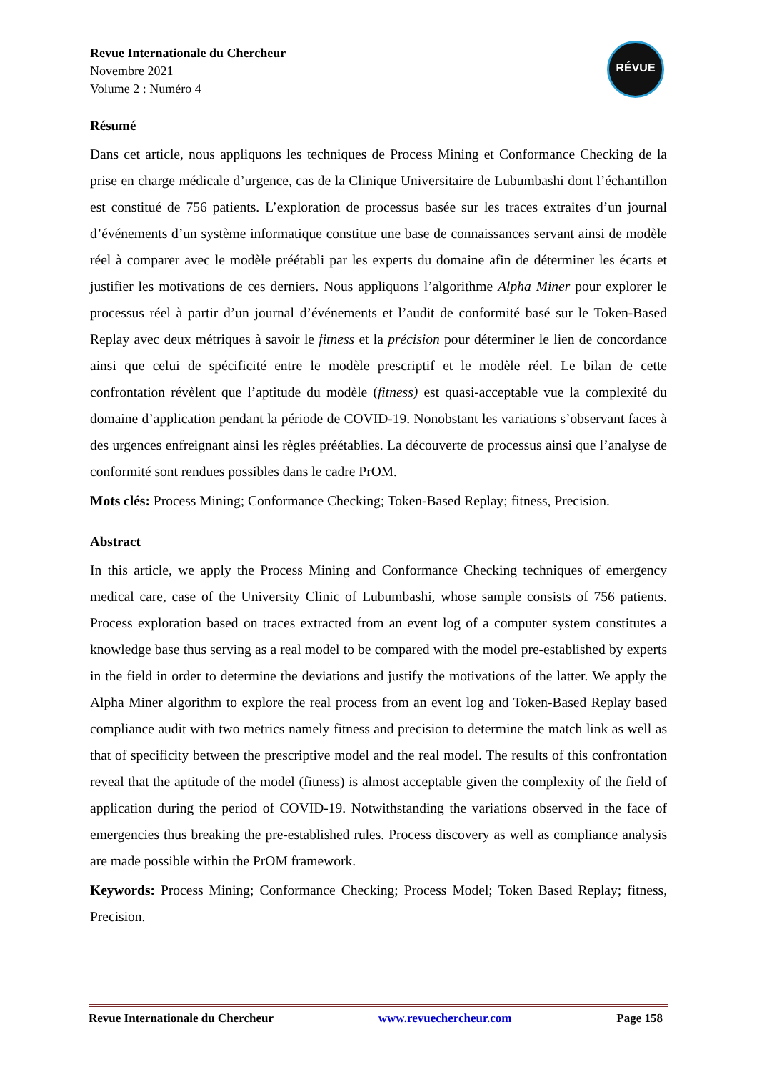RÉVUE
Revue Internationale du Chercheur
Novembre 2021
Volume 2 : Numéro 4
Résumé
Dans cet article, nous appliquons les techniques de Process Mining et Conformance Checking de la prise en charge médicale d’urgence, cas de la Clinique Universitaire de Lubumbashi dont l’échantillon est constitué de 756 patients. L’exploration de processus basée sur les traces extraites d’un journal d’événements d’un système informatique constitue une base de connaissances servant ainsi de modèle réel à comparer avec le modèle préétabli par les experts du domaine afin de déterminer les écarts et justifier les motivations de ces derniers. Nous appliquons l’algorithme Alpha Miner pour explorer le processus réel à partir d’un journal d’événements et l’audit de conformité basé sur le Token-Based Replay avec deux métriques à savoir le fitness et la précision pour déterminer le lien de concordance ainsi que celui de spécificité entre le modèle prescriptif et le modèle réel. Le bilan de cette confrontation révèlent que l’aptitude du modèle (fitness) est quasi-acceptable vue la complexité du domaine d’application pendant la période de COVID-19. Nonobstant les variations s’observant faces à des urgences enfreignant ainsi les règles préétablies. La découverte de processus ainsi que l’analyse de conformité sont rendues possibles dans le cadre PrOM.
Mots clés: Process Mining; Conformance Checking; Token-Based Replay; fitness, Precision.
Abstract
In this article, we apply the Process Mining and Conformance Checking techniques of emergency medical care, case of the University Clinic of Lubumbashi, whose sample consists of 756 patients. Process exploration based on traces extracted from an event log of a computer system constitutes a knowledge base thus serving as a real model to be compared with the model pre-established by experts in the field in order to determine the deviations and justify the motivations of the latter. We apply the Alpha Miner algorithm to explore the real process from an event log and Token-Based Replay based compliance audit with two metrics namely fitness and precision to determine the match link as well as that of specificity between the prescriptive model and the real model. The results of this confrontation reveal that the aptitude of the model (fitness) is almost acceptable given the complexity of the field of application during the period of COVID-19. Notwithstanding the variations observed in the face of emergencies thus breaking the pre-established rules. Process discovery as well as compliance analysis are made possible within the PrOM framework.
Keywords: Process Mining; Conformance Checking; Process Model; Token Based Replay; fitness, Precision.
Revue Internationale du Chercheur www.revuechercheur.com Page 158